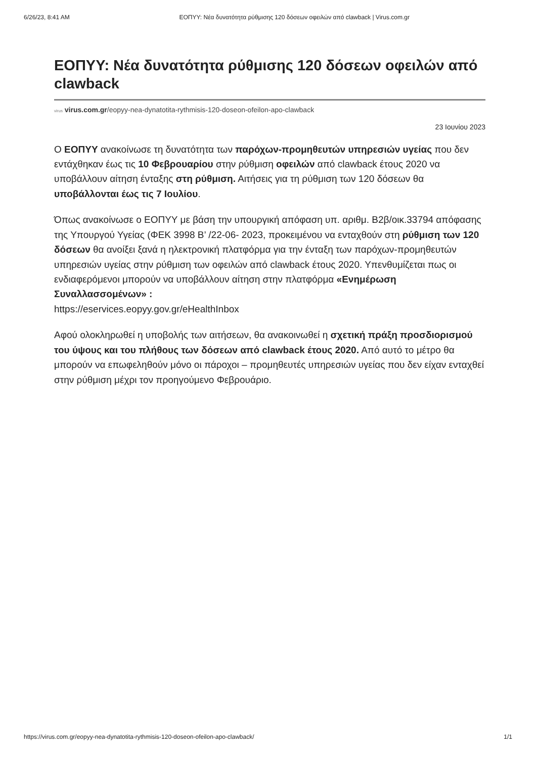6/26/23, 8:41 AM ΕΟΠΥΥ: Νέα δυνατότητα ρύθμισης 120 δόσεων οφειλών από clawback | Virus.com.gr
ΕΟΠΥΥ: Νέα δυνατότητα ρύθμισης 120 δόσεων οφειλών από clawback
virus virus.com.gr/eopyy-nea-dynatotita-rythmisis-120-doseon-ofeilon-apo-clawback
23 Ιουνίου 2023
Ο ΕΟΠΥΥ ανακοίνωσε τη δυνατότητα των παρόχων-προμηθευτών υπηρεσιών υγείας που δεν εντάχθηκαν έως τις 10 Φεβρουαρίου στην ρύθμιση οφειλών από clawback έτους 2020 να υποβάλλουν αίτηση ένταξης στη ρύθμιση. Αιτήσεις για τη ρύθμιση των 120 δόσεων θα υποβάλλονται έως τις 7 Ιουλίου.
Όπως ανακοίνωσε ο ΕΟΠΥΥ με βάση την υπουργική απόφαση υπ. αριθμ. Β2β/οικ.33794 απόφασης της Υπουργού Υγείας (ΦΕΚ 3998 Β’ /22-06- 2023, προκειμένου να ενταχθούν στη ρύθμιση των 120 δόσεων θα ανοίξει ξανά η ηλεκτρονική πλατφόρμα για την ένταξη των παρόχων-προμηθευτών υπηρεσιών υγείας στην ρύθμιση των οφειλών από clawback έτους 2020. Υπενθυμίζεται πως οι ενδιαφερόμενοι μπορούν να υποβάλλουν αίτηση στην πλατφόρμα «Ενημέρωση Συναλλασσομένων» :
https://eservices.eopyy.gov.gr/eHealthInbox
Αφού ολοκληρωθεί η υποβολής των αιτήσεων, θα ανακοινωθεί η σχετική πράξη προσδιορισμού του ύψους και του πλήθους των δόσεων από clawback έτους 2020. Από αυτό το μέτρο θα μπορούν να επωφεληθούν μόνο οι πάροχοι – προμηθευτές υπηρεσιών υγείας που δεν είχαν ενταχθεί στην ρύθμιση μέχρι τον προηγούμενο Φεβρουάριο.
https://virus.com.gr/eopyy-nea-dynatotita-rythmisis-120-doseon-ofeilon-apo-clawback/ 1/1